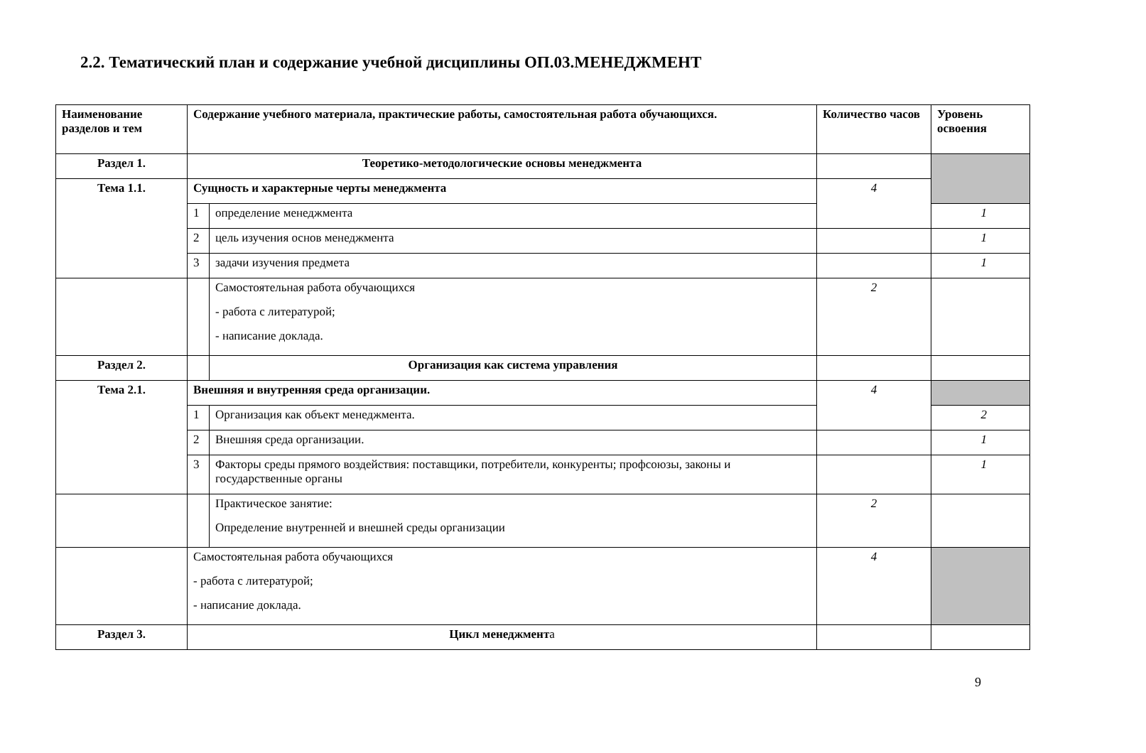2.2. Тематический план и содержание учебной дисциплины ОП.03.МЕНЕДЖМЕНТ
| Наименование разделов и тем | Содержание учебного материала, практические работы, самостоятельная работа обучающихся. | | Количество часов | Уровень освоения |
| --- | --- | --- | --- | --- |
| Раздел 1. | Теоретико-методологические основы менеджмента | | | |
| Тема 1.1. | Сущность и характерные черты менеджмента | | 4 | |
| | 1 | определение менеджмента | | 1 |
| | 2 | цель изучения основ менеджмента | | 1 |
| | 3 | задачи изучения предмета | | 1 |
| | | Самостоятельная работа обучающихся - работа с литературой; - написание доклада. | 2 | |
| Раздел 2. | | Организация как система управления | | |
| Тема 2.1. | Внешняя и внутренняя среда организации. | | 4 | |
| | 1 | Организация как объект менеджмента. | | 2 |
| | 2 | Внешняя среда организации. | | 1 |
| | 3 | Факторы среды прямого воздействия: поставщики, потребители, конкуренты; профсоюзы, законы и государственные органы | | 1 |
| | | Практическое занятие: Определение внутренней и внешней среды организации | 2 | |
| | Самостоятельная работа обучающихся - работа с литературой; - написание доклада. | | 4 | |
| Раздел 3. | Цикл менеджмент а | | | |
9